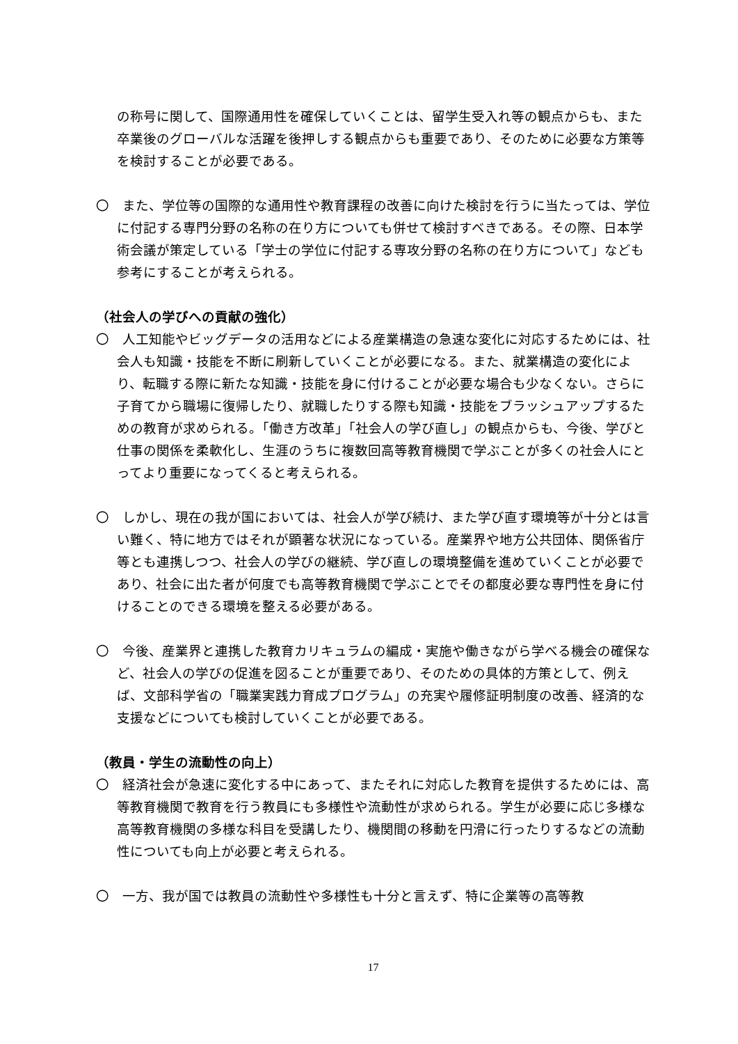の称号に関して、国際通用性を確保していくことは、留学生受入れ等の観点からも、また卒業後のグローバルな活躍を後押しする観点からも重要であり、そのために必要な方策等を検討することが必要である。
〇　また、学位等の国際的な通用性や教育課程の改善に向けた検討を行うに当たっては、学位に付記する専門分野の名称の在り方についても併せて検討すべきである。その際、日本学術会議が策定している「学士の学位に付記する専攻分野の名称の在り方について」なども参考にすることが考えられる。
（社会人の学びへの貢献の強化）
〇　人工知能やビッグデータの活用などによる産業構造の急速な変化に対応するためには、社会人も知識・技能を不断に刷新していくことが必要になる。また、就業構造の変化により、転職する際に新たな知識・技能を身に付けることが必要な場合も少なくない。さらに子育てから職場に復帰したり、就職したりする際も知識・技能をブラッシュアップするための教育が求められる。「働き方改革」「社会人の学び直し」の観点からも、今後、学びと仕事の関係を柔軟化し、生涯のうちに複数回高等教育機関で学ぶことが多くの社会人にとってより重要になってくると考えられる。
〇　しかし、現在の我が国においては、社会人が学び続け、また学び直す環境等が十分とは言い難く、特に地方ではそれが顕著な状況になっている。産業界や地方公共団体、関係省庁等とも連携しつつ、社会人の学びの継続、学び直しの環境整備を進めていくことが必要であり、社会に出た者が何度でも高等教育機関で学ぶことでその都度必要な専門性を身に付けることのできる環境を整える必要がある。
〇　今後、産業界と連携した教育カリキュラムの編成・実施や働きながら学べる機会の確保など、社会人の学びの促進を図ることが重要であり、そのための具体的方策として、例えば、文部科学省の「職業実践力育成プログラム」の充実や履修証明制度の改善、経済的な支援などについても検討していくことが必要である。
（教員・学生の流動性の向上）
〇　経済社会が急速に変化する中にあって、またそれに対応した教育を提供するためには、高等教育機関で教育を行う教員にも多様性や流動性が求められる。学生が必要に応じ多様な高等教育機関の多様な科目を受講したり、機関間の移動を円滑に行ったりするなどの流動性についても向上が必要と考えられる。
〇　一方、我が国では教員の流動性や多様性も十分と言えず、特に企業等の高等教
17